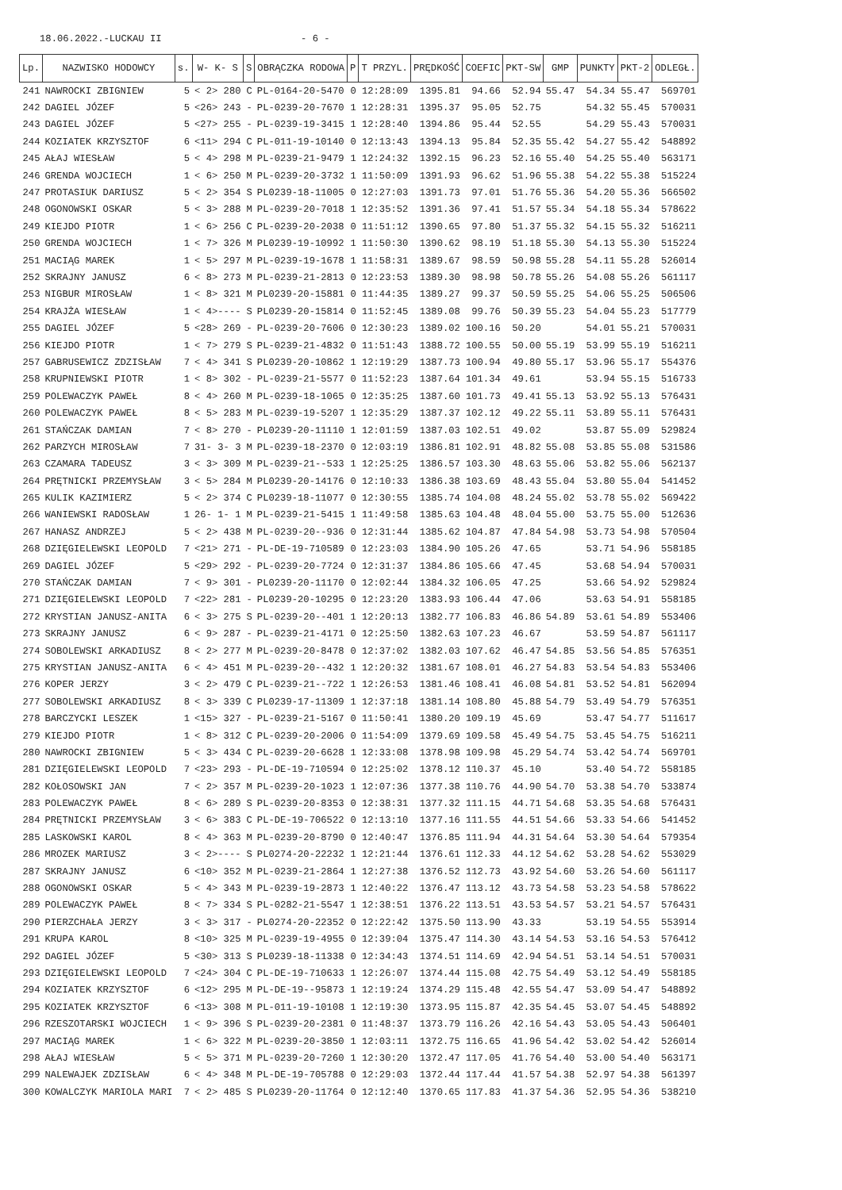18.06.2022.-LUCKAU II - 6 -
| Lp. | NAZWISKO HODOWCY | s. | W- K- S | S | OBRĄCZKA RODOWA | P | T PRZYL. | PRĘDKOŚĆ | COEFIC | PKT-SW | GMP | PUNKTY | PKT-2 | ODLEGŁ. |
| --- | --- | --- | --- | --- | --- | --- | --- | --- | --- | --- | --- | --- | --- | --- |
| 241 | NAWROCKI ZBIGNIEW | 5 | < 2> 280 | C | PL-0164-20-5470 | 0 | 12:28:09 | 1395.81 | 94.66 | 52.94 | 55.47 | 54.34 | 55.47 | 569701 |
| 242 | DAGIEL JÓZEF | 5 | <26> 243 | - | PL-0239-20-7670 | 1 | 12:28:31 | 1395.37 | 95.05 | 52.75 | | 54.32 | 55.45 | 570031 |
| 243 | DAGIEL JÓZEF | 5 | <27> 255 | - | PL-0239-19-3415 | 1 | 12:28:40 | 1394.86 | 95.44 | 52.55 | | 54.29 | 55.43 | 570031 |
| 244 | KOZIATEK KRZYSZTOF | 6 | <11> 294 | C | PL-011-19-10140 | 0 | 12:13:43 | 1394.13 | 95.84 | 52.35 | 55.42 | 54.27 | 55.42 | 548892 |
| 245 | AŁAJ WIESŁAW | 5 | < 4> 298 | M | PL-0239-21-9479 | 1 | 12:24:32 | 1392.15 | 96.23 | 52.16 | 55.40 | 54.25 | 55.40 | 563171 |
| 246 | GRENDA WOJCIECH | 1 | < 6> 250 | M | PL-0239-20-3732 | 1 | 11:50:09 | 1391.93 | 96.62 | 51.96 | 55.38 | 54.22 | 55.38 | 515224 |
| 247 | PROTASIUK DARIUSZ | 5 | < 2> 354 | S | PL0239-18-11005 | 0 | 12:27:03 | 1391.73 | 97.01 | 51.76 | 55.36 | 54.20 | 55.36 | 566502 |
| 248 | OGONOWSKI OSKAR | 5 | < 3> 288 | M | PL-0239-20-7018 | 1 | 12:35:52 | 1391.36 | 97.41 | 51.57 | 55.34 | 54.18 | 55.34 | 578622 |
| 249 | KIEJDO PIOTR | 1 | < 6> 256 | C | PL-0239-20-2038 | 0 | 11:51:12 | 1390.65 | 97.80 | 51.37 | 55.32 | 54.15 | 55.32 | 516211 |
| 250 | GRENDA WOJCIECH | 1 | < 7> 326 | M | PL0239-19-10992 | 1 | 11:50:30 | 1390.62 | 98.19 | 51.18 | 55.30 | 54.13 | 55.30 | 515224 |
| 251 | MACIĄG MAREK | 1 | < 5> 297 | M | PL-0239-19-1678 | 1 | 11:58:31 | 1389.67 | 98.59 | 50.98 | 55.28 | 54.11 | 55.28 | 526014 |
| 252 | SKRAJNY JANUSZ | 6 | < 8> 273 | M | PL-0239-21-2813 | 0 | 12:23:53 | 1389.30 | 98.98 | 50.78 | 55.26 | 54.08 | 55.26 | 561117 |
| 253 | NIGBUR MIROSŁAW | 1 | < 8> 321 | M | PL0239-20-15881 | 0 | 11:44:35 | 1389.27 | 99.37 | 50.59 | 55.25 | 54.06 | 55.25 | 506506 |
| 254 | KRAJŻA WIESŁAW | 1 | < 4>---- | S | PL0239-20-15814 | 0 | 11:52:45 | 1389.08 | 99.76 | 50.39 | 55.23 | 54.04 | 55.23 | 517779 |
| 255 | DAGIEL JÓZEF | 5 | <28> 269 | - | PL-0239-20-7606 | 0 | 12:30:23 | 1389.02 | 100.16 | 50.20 | | 54.01 | 55.21 | 570031 |
| 256 | KIEJDO PIOTR | 1 | < 7> 279 | S | PL-0239-21-4832 | 0 | 11:51:43 | 1388.72 | 100.55 | 50.00 | 55.19 | 53.99 | 55.19 | 516211 |
| 257 | GABRUSEWICZ ZDZISŁAW | 7 | < 4> 341 | S | PL0239-20-10862 | 1 | 12:19:29 | 1387.73 | 100.94 | 49.80 | 55.17 | 53.96 | 55.17 | 554376 |
| 258 | KRUPNIEWSKI PIOTR | 1 | < 8> 302 | - | PL-0239-21-5577 | 0 | 11:52:23 | 1387.64 | 101.34 | 49.61 | | 53.94 | 55.15 | 516733 |
| 259 | POLEWACZYK PAWEŁ | 8 | < 4> 260 | M | PL-0239-18-1065 | 0 | 12:35:25 | 1387.60 | 101.73 | 49.41 | 55.13 | 53.92 | 55.13 | 576431 |
| 260 | POLEWACZYK PAWEŁ | 8 | < 5> 283 | M | PL-0239-19-5207 | 1 | 12:35:29 | 1387.37 | 102.12 | 49.22 | 55.11 | 53.89 | 55.11 | 576431 |
| 261 | STAŃCZAK DAMIAN | 7 | < 8> 270 | - | PL0239-20-11110 | 1 | 12:01:59 | 1387.03 | 102.51 | 49.02 | | 53.87 | 55.09 | 529824 |
| 262 | PARZYCH MIROSŁAW | 7 | 31- 3- 3 | M | PL-0239-18-2370 | 0 | 12:03:19 | 1386.81 | 102.91 | 48.82 | 55.08 | 53.85 | 55.08 | 531586 |
| 263 | CZAMARA TADEUSZ | 3 | < 3> 309 | M | PL-0239-21--533 | 1 | 12:25:25 | 1386.57 | 103.30 | 48.63 | 55.06 | 53.82 | 55.06 | 562137 |
| 264 | PRĘTNICKI PRZEMYSŁAW | 3 | < 5> 284 | M | PL0239-20-14176 | 0 | 12:10:33 | 1386.38 | 103.69 | 48.43 | 55.04 | 53.80 | 55.04 | 541452 |
| 265 | KULIK KAZIMIERZ | 5 | < 2> 374 | C | PL0239-18-11077 | 0 | 12:30:55 | 1385.74 | 104.08 | 48.24 | 55.02 | 53.78 | 55.02 | 569422 |
| 266 | WANIEWSKI RADOSŁAW | 1 | 26- 1- 1 | M | PL-0239-21-5415 | 1 | 11:49:58 | 1385.63 | 104.48 | 48.04 | 55.00 | 53.75 | 55.00 | 512636 |
| 267 | HANASZ ANDRZEJ | 5 | < 2> 438 | M | PL-0239-20--936 | 0 | 12:31:44 | 1385.62 | 104.87 | 47.84 | 54.98 | 53.73 | 54.98 | 570504 |
| 268 | DZIĘGIELEWSKI LEOPOLD | 7 | <21> 271 | - | PL-DE-19-710589 | 0 | 12:23:03 | 1384.90 | 105.26 | 47.65 | | 53.71 | 54.96 | 558185 |
| 269 | DAGIEL JÓZEF | 5 | <29> 292 | - | PL-0239-20-7724 | 0 | 12:31:37 | 1384.86 | 105.66 | 47.45 | | 53.68 | 54.94 | 570031 |
| 270 | STAŃCZAK DAMIAN | 7 | < 9> 301 | - | PL0239-20-11170 | 0 | 12:02:44 | 1384.32 | 106.05 | 47.25 | | 53.66 | 54.92 | 529824 |
| 271 | DZIĘGIELEWSKI LEOPOLD | 7 | <22> 281 | - | PL0239-20-10295 | 0 | 12:23:20 | 1383.93 | 106.44 | 47.06 | | 53.63 | 54.91 | 558185 |
| 272 | KRYSTIAN JANUSZ-ANITA | 6 | < 3> 275 | S | PL-0239-20--401 | 1 | 12:20:13 | 1382.77 | 106.83 | 46.86 | 54.89 | 53.61 | 54.89 | 553406 |
| 273 | SKRAJNY JANUSZ | 6 | < 9> 287 | - | PL-0239-21-4171 | 0 | 12:25:50 | 1382.63 | 107.23 | 46.67 | | 53.59 | 54.87 | 561117 |
| 274 | SOBOLEWSKI ARKADIUSZ | 8 | < 2> 277 | M | PL-0239-20-8478 | 0 | 12:37:02 | 1382.03 | 107.62 | 46.47 | 54.85 | 53.56 | 54.85 | 576351 |
| 275 | KRYSTIAN JANUSZ-ANITA | 6 | < 4> 451 | M | PL-0239-20--432 | 1 | 12:20:32 | 1381.67 | 108.01 | 46.27 | 54.83 | 53.54 | 54.83 | 553406 |
| 276 | KOPER JERZY | 3 | < 2> 479 | C | PL-0239-21--722 | 1 | 12:26:53 | 1381.46 | 108.41 | 46.08 | 54.81 | 53.52 | 54.81 | 562094 |
| 277 | SOBOLEWSKI ARKADIUSZ | 8 | < 3> 339 | C | PL0239-17-11309 | 1 | 12:37:18 | 1381.14 | 108.80 | 45.88 | 54.79 | 53.49 | 54.79 | 576351 |
| 278 | BARCZYCKI LESZEK | 1 | <15> 327 | - | PL-0239-21-5167 | 0 | 11:50:41 | 1380.20 | 109.19 | 45.69 | | 53.47 | 54.77 | 511617 |
| 279 | KIEJDO PIOTR | 1 | < 8> 312 | C | PL-0239-20-2006 | 0 | 11:54:09 | 1379.69 | 109.58 | 45.49 | 54.75 | 53.45 | 54.75 | 516211 |
| 280 | NAWROCKI ZBIGNIEW | 5 | < 3> 434 | C | PL-0239-20-6628 | 1 | 12:33:08 | 1378.98 | 109.98 | 45.29 | 54.74 | 53.42 | 54.74 | 569701 |
| 281 | DZIĘGIELEWSKI LEOPOLD | 7 | <23> 293 | - | PL-DE-19-710594 | 0 | 12:25:02 | 1378.12 | 110.37 | 45.10 | | 53.40 | 54.72 | 558185 |
| 282 | KOŁOSOWSKI JAN | 7 | < 2> 357 | M | PL-0239-20-1023 | 1 | 12:07:36 | 1377.38 | 110.76 | 44.90 | 54.70 | 53.38 | 54.70 | 533874 |
| 283 | POLEWACZYK PAWEŁ | 8 | < 6> 289 | S | PL-0239-20-8353 | 0 | 12:38:31 | 1377.32 | 111.15 | 44.71 | 54.68 | 53.35 | 54.68 | 576431 |
| 284 | PRĘTNICKI PRZEMYSŁAW | 3 | < 6> 383 | C | PL-DE-19-706522 | 0 | 12:13:10 | 1377.16 | 111.55 | 44.51 | 54.66 | 53.33 | 54.66 | 541452 |
| 285 | LASKOWSKI KAROL | 8 | < 4> 363 | M | PL-0239-20-8790 | 0 | 12:40:47 | 1376.85 | 111.94 | 44.31 | 54.64 | 53.30 | 54.64 | 579354 |
| 286 | MROZEK MARIUSZ | 3 | < 2>---- | S | PL0274-20-22232 | 1 | 12:21:44 | 1376.61 | 112.33 | 44.12 | 54.62 | 53.28 | 54.62 | 553029 |
| 287 | SKRAJNY JANUSZ | 6 | <10> 352 | M | PL-0239-21-2864 | 1 | 12:27:38 | 1376.52 | 112.73 | 43.92 | 54.60 | 53.26 | 54.60 | 561117 |
| 288 | OGONOWSKI OSKAR | 5 | < 4> 343 | M | PL-0239-19-2873 | 1 | 12:40:22 | 1376.47 | 113.12 | 43.73 | 54.58 | 53.23 | 54.58 | 578622 |
| 289 | POLEWACZYK PAWEŁ | 8 | < 7> 334 | S | PL-0282-21-5547 | 1 | 12:38:51 | 1376.22 | 113.51 | 43.53 | 54.57 | 53.21 | 54.57 | 576431 |
| 290 | PIERZCHAŁA JERZY | 3 | < 3> 317 | - | PL0274-20-22352 | 0 | 12:22:42 | 1375.50 | 113.90 | 43.33 | | 53.19 | 54.55 | 553914 |
| 291 | KRUPA KAROL | 8 | <10> 325 | M | PL-0239-19-4955 | 0 | 12:39:04 | 1375.47 | 114.30 | 43.14 | 54.53 | 53.16 | 54.53 | 576412 |
| 292 | DAGIEL JÓZEF | 5 | <30> 313 | S | PL0239-18-11338 | 0 | 12:34:43 | 1374.51 | 114.69 | 42.94 | 54.51 | 53.14 | 54.51 | 570031 |
| 293 | DZIĘGIELEWSKI LEOPOLD | 7 | <24> 304 | C | PL-DE-19-710633 | 1 | 12:26:07 | 1374.44 | 115.08 | 42.75 | 54.49 | 53.12 | 54.49 | 558185 |
| 294 | KOZIATEK KRZYSZTOF | 6 | <12> 295 | M | PL-DE-19--95873 | 1 | 12:19:24 | 1374.29 | 115.48 | 42.55 | 54.47 | 53.09 | 54.47 | 548892 |
| 295 | KOZIATEK KRZYSZTOF | 6 | <13> 308 | M | PL-011-19-10108 | 1 | 12:19:30 | 1373.95 | 115.87 | 42.35 | 54.45 | 53.07 | 54.45 | 548892 |
| 296 | RZESZOTARSKI WOJCIECH | 1 | < 9> 396 | S | PL-0239-20-2381 | 0 | 11:48:37 | 1373.79 | 116.26 | 42.16 | 54.43 | 53.05 | 54.43 | 506401 |
| 297 | MACIĄG MAREK | 1 | < 6> 322 | M | PL-0239-20-3850 | 1 | 12:03:11 | 1372.75 | 116.65 | 41.96 | 54.42 | 53.02 | 54.42 | 526014 |
| 298 | AŁAJ WIESŁAW | 5 | < 5> 371 | M | PL-0239-20-7260 | 1 | 12:30:20 | 1372.47 | 117.05 | 41.76 | 54.40 | 53.00 | 54.40 | 563171 |
| 299 | NALEWAJEK ZDZISŁAW | 6 | < 4> 348 | M | PL-DE-19-705788 | 0 | 12:29:03 | 1372.44 | 117.44 | 41.57 | 54.38 | 52.97 | 54.38 | 561397 |
| 300 | KOWALCZYK MARIOLA MARI | 7 | < 2> 485 | S | PL0239-20-11764 | 0 | 12:12:40 | 1370.65 | 117.83 | 41.37 | 54.36 | 52.95 | 54.36 | 538210 |